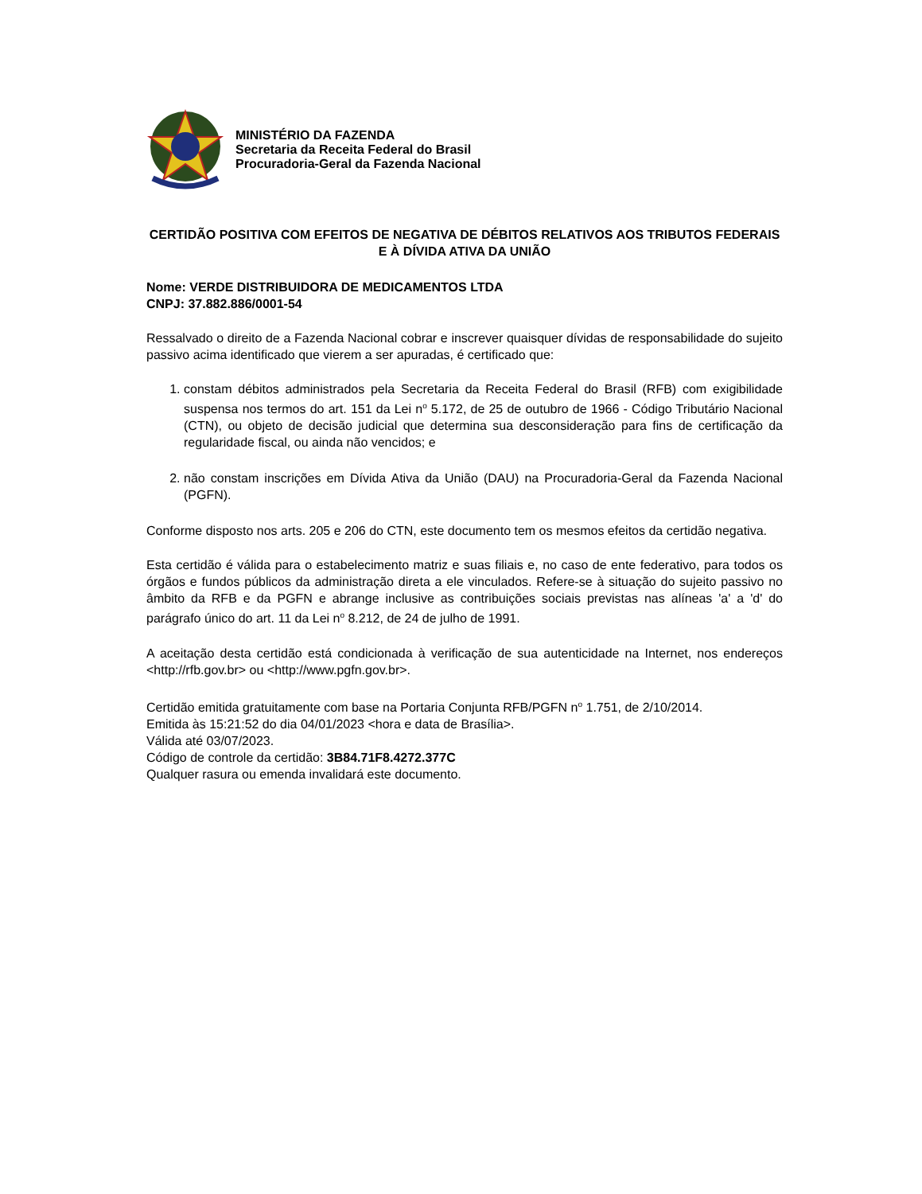MINISTÉRIO DA FAZENDA
Secretaria da Receita Federal do Brasil
Procuradoria-Geral da Fazenda Nacional
CERTIDÃO POSITIVA COM EFEITOS DE NEGATIVA DE DÉBITOS RELATIVOS AOS TRIBUTOS FEDERAIS E À DÍVIDA ATIVA DA UNIÃO
Nome: VERDE DISTRIBUIDORA DE MEDICAMENTOS LTDA
CNPJ: 37.882.886/0001-54
Ressalvado o direito de a Fazenda Nacional cobrar e inscrever quaisquer dívidas de responsabilidade do sujeito passivo acima identificado que vierem a ser apuradas, é certificado que:
1. constam débitos administrados pela Secretaria da Receita Federal do Brasil (RFB) com exigibilidade suspensa nos termos do art. 151 da Lei n<sup>o</sup> 5.172, de 25 de outubro de 1966 - Código Tributário Nacional (CTN), ou objeto de decisão judicial que determina sua desconsideração para fins de certificação da regularidade fiscal, ou ainda não vencidos; e
2. não constam inscrições em Dívida Ativa da União (DAU) na Procuradoria-Geral da Fazenda Nacional (PGFN).
Conforme disposto nos arts. 205 e 206 do CTN, este documento tem os mesmos efeitos da certidão negativa.
Esta certidão é válida para o estabelecimento matriz e suas filiais e, no caso de ente federativo, para todos os órgãos e fundos públicos da administração direta a ele vinculados. Refere-se à situação do sujeito passivo no âmbito da RFB e da PGFN e abrange inclusive as contribuições sociais previstas nas alíneas 'a' a 'd' do parágrafo único do art. 11 da Lei n<sup>o</sup> 8.212, de 24 de julho de 1991.
A aceitação desta certidão está condicionada à verificação de sua autenticidade na Internet, nos endereços <http://rfb.gov.br> ou <http://www.pgfn.gov.br>.
Certidão emitida gratuitamente com base na Portaria Conjunta RFB/PGFN n<sup>o</sup> 1.751, de 2/10/2014.
Emitida às 15:21:52 do dia 04/01/2023 <hora e data de Brasília>.
Válida até 03/07/2023.
Código de controle da certidão: 3B84.71F8.4272.377C
Qualquer rasura ou emenda invalidará este documento.